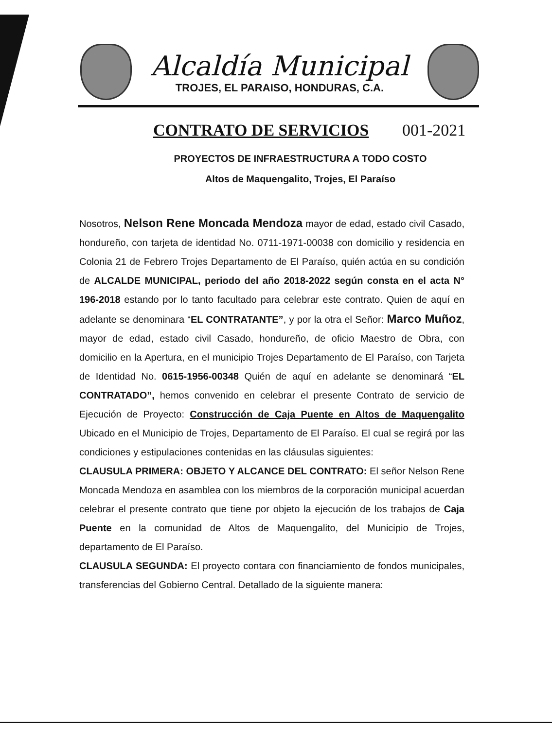Alcaldía Municipal
TROJES, EL PARAISO, HONDURAS, C.A.
CONTRATO DE SERVICIOS 001-2021
PROYECTOS DE INFRAESTRUCTURA A TODO COSTO
Altos de Maquengalito, Trojes, El Paraíso
Nosotros, Nelson Rene Moncada Mendoza mayor de edad, estado civil Casado, hondureño, con tarjeta de identidad No. 0711-1971-00038 con domicilio y residencia en Colonia 21 de Febrero Trojes Departamento de El Paraíso, quién actúa en su condición de ALCALDE MUNICIPAL, periodo del año 2018-2022 según consta en el acta N° 196-2018 estando por lo tanto facultado para celebrar este contrato. Quien de aquí en adelante se denominara “EL CONTRATANTE”, y por la otra el Señor: Marco Muñoz, mayor de edad, estado civil Casado, hondureño, de oficio Maestro de Obra, con domicilio en la Apertura, en el municipio Trojes Departamento de El Paraíso, con Tarjeta de Identidad No. 0615-1956-00348 Quién de aquí en adelante se denominará “EL CONTRATADO”, hemos convenido en celebrar el presente Contrato de servicio de Ejecución de Proyecto: Construcción de Caja Puente en Altos de Maquengalito Ubicado en el Municipio de Trojes, Departamento de El Paraíso. El cual se regirá por las condiciones y estipulaciones contenidas en las cláusulas siguientes:
CLAUSULA PRIMERA: OBJETO Y ALCANCE DEL CONTRATO: El señor Nelson Rene Moncada Mendoza en asamblea con los miembros de la corporación municipal acuerdan celebrar el presente contrato que tiene por objeto la ejecución de los trabajos de Caja Puente en la comunidad de Altos de Maquengalito, del Municipio de Trojes, departamento de El Paraíso.
CLAUSULA SEGUNDA: El proyecto contara con financiamiento de fondos municipales, transferencias del Gobierno Central. Detallado de la siguiente manera: